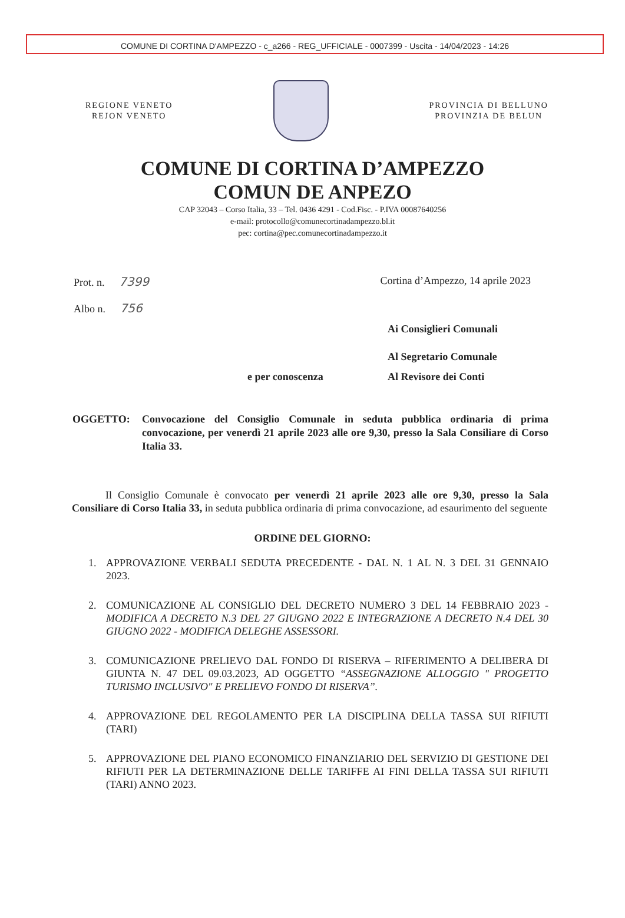COMUNE DI CORTINA D'AMPEZZO - c_a266 - REG_UFFICIALE - 0007399 - Uscita - 14/04/2023 - 14:26
REGIONE VENETO
REJON VENETO
PROVINCIA DI BELLUNO
PROVINZIA DE BELUN
COMUNE DI CORTINA D’AMPEZZO
COMUN DE ANPEZO
CAP 32043 – Corso Italia, 33 – Tel. 0436 4291 - Cod.Fisc. - P.IVA 00087640256
e-mail: protocollo@comunecortinadampezzo.bl.it
pec: cortina@pec.comunecortinadampezzo.it
Prot. n. 7399
Albo n. 756
Cortina d’Ampezzo, 14 aprile 2023
Ai Consiglieri Comunali
Al Segretario Comunale
e per conoscenza Al Revisore dei Conti
OGGETTO: Convocazione del Consiglio Comunale in seduta pubblica ordinaria di prima convocazione, per venerdì 21 aprile 2023 alle ore 9,30, presso la Sala Consiliare di Corso Italia 33.
Il Consiglio Comunale è convocato per venerdì 21 aprile 2023 alle ore 9,30, presso la Sala Consiliare di Corso Italia 33, in seduta pubblica ordinaria di prima convocazione, ad esaurimento del seguente
ORDINE DEL GIORNO:
1. APPROVAZIONE VERBALI SEDUTA PRECEDENTE - DAL N. 1 AL N. 3 DEL 31 GENNAIO 2023.
2. COMUNICAZIONE AL CONSIGLIO DEL DECRETO NUMERO 3 DEL 14 FEBBRAIO 2023 - MODIFICA A DECRETO N.3 DEL 27 GIUGNO 2022 E INTEGRAZIONE A DECRETO N.4 DEL 30 GIUGNO 2022 - MODIFICA DELEGHE ASSESSORI.
3. COMUNICAZIONE PRELIEVO DAL FONDO DI RISERVA – RIFERIMENTO A DELIBERA DI GIUNTA N. 47 DEL 09.03.2023, AD OGGETTO “ASSEGNAZIONE ALLOGGIO " PROGETTO TURISMO INCLUSIVO" E PRELIEVO FONDO DI RISERVA”.
4. APPROVAZIONE DEL REGOLAMENTO PER LA DISCIPLINA DELLA TASSA SUI RIFIUTI (TARI)
5. APPROVAZIONE DEL PIANO ECONOMICO FINANZIARIO DEL SERVIZIO DI GESTIONE DEI RIFIUTI PER LA DETERMINAZIONE DELLE TARIFFE AI FINI DELLA TASSA SUI RIFIUTI (TARI) ANNO 2023.